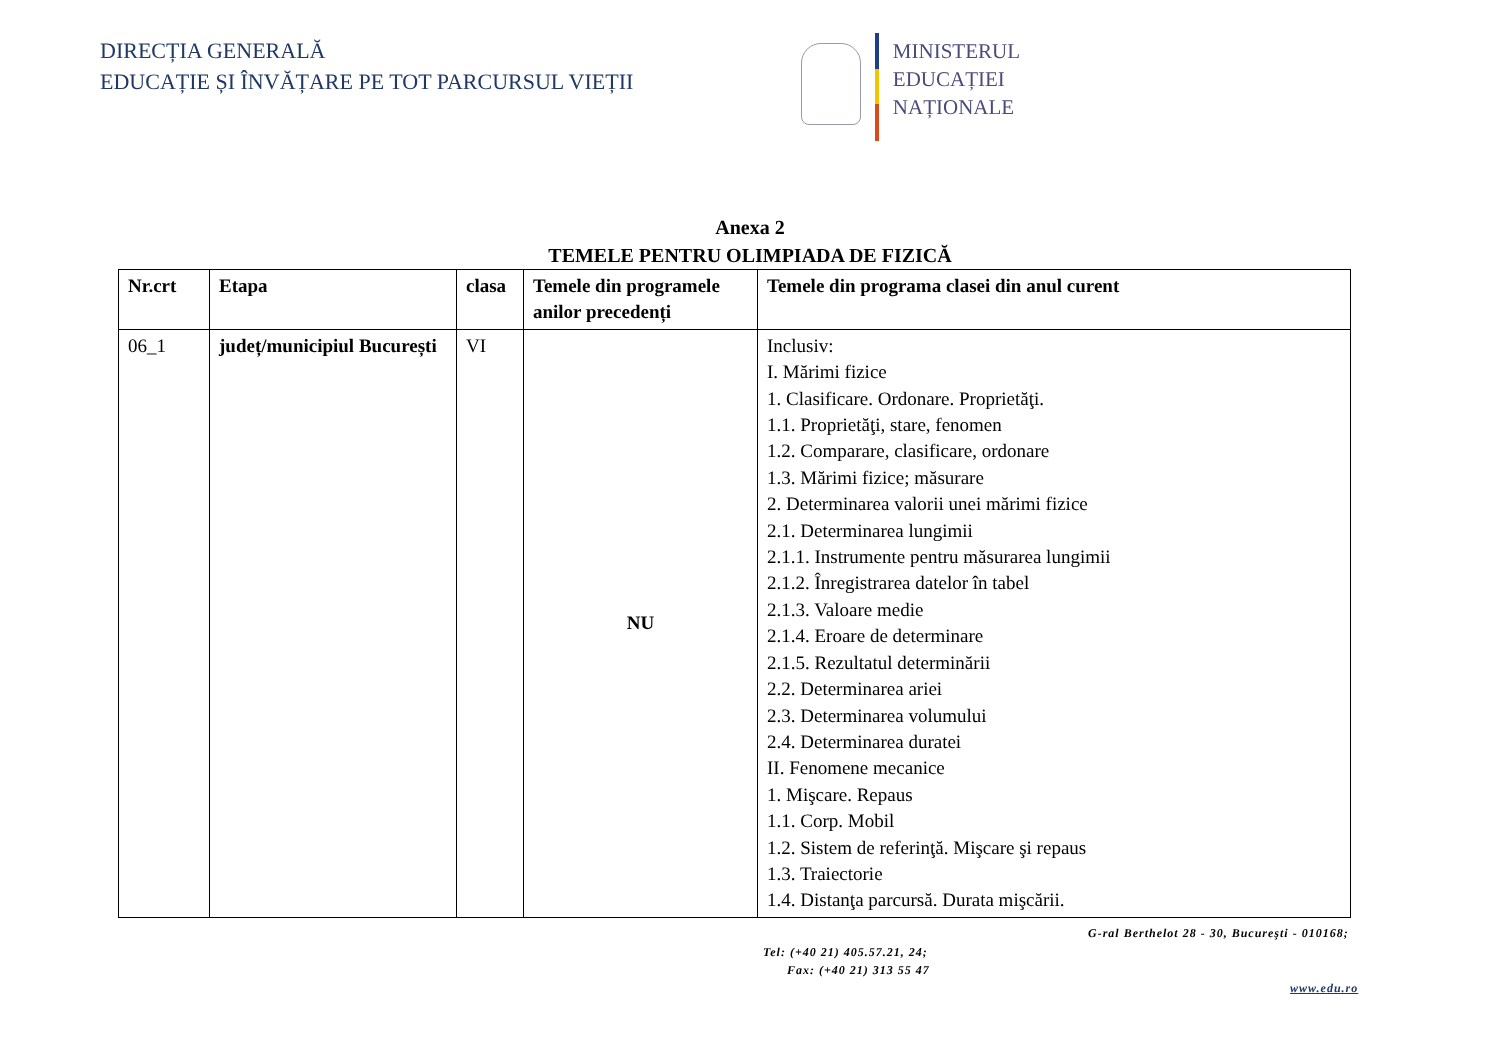DIRECȚIA GENERALĂ
EDUCAȚIE ȘI ÎNVĂȚARE PE TOT PARCURSUL VIEȚII
MINISTERUL
EDUCAȚIEI
NAȚIONALE
Anexa 2
TEMELE PENTRU OLIMPIADA DE FIZICĂ
| Nr.crt | Etapa | clasa | Temele din programele anilor precedenți | Temele din programa clasei din anul curent |
| --- | --- | --- | --- | --- |
| 06_1 | județ/municipiul București | VI | NU | Inclusiv: I. Mărimi fizice 1. Clasificare. Ordonare. Proprietăţi. 1.1. Proprietăţi, stare, fenomen 1.2. Comparare, clasificare, ordonare 1.3. Mărimi fizice; măsurare 2. Determinarea valorii unei mărimi fizice 2.1. Determinarea lungimii 2.1.1. Instrumente pentru măsurarea lungimii 2.1.2. Înregistrarea datelor în tabel 2.1.3. Valoare medie 2.1.4. Eroare de determinare 2.1.5. Rezultatul determinării 2.2. Determinarea ariei 2.3. Determinarea volumului 2.4. Determinarea duratei II. Fenomene mecanice 1. Mişcare. Repaus 1.1. Corp. Mobil 1.2. Sistem de referinţă. Mişcare şi repaus 1.3. Traiectorie 1.4. Distanţa parcursă. Durata mişcării. |
G-ral Berthelot 28 - 30, Bucureşti - 010168;
Tel: (+40 21) 405.57.21, 24;
Fax: (+40 21) 313 55 47
www.edu.ro